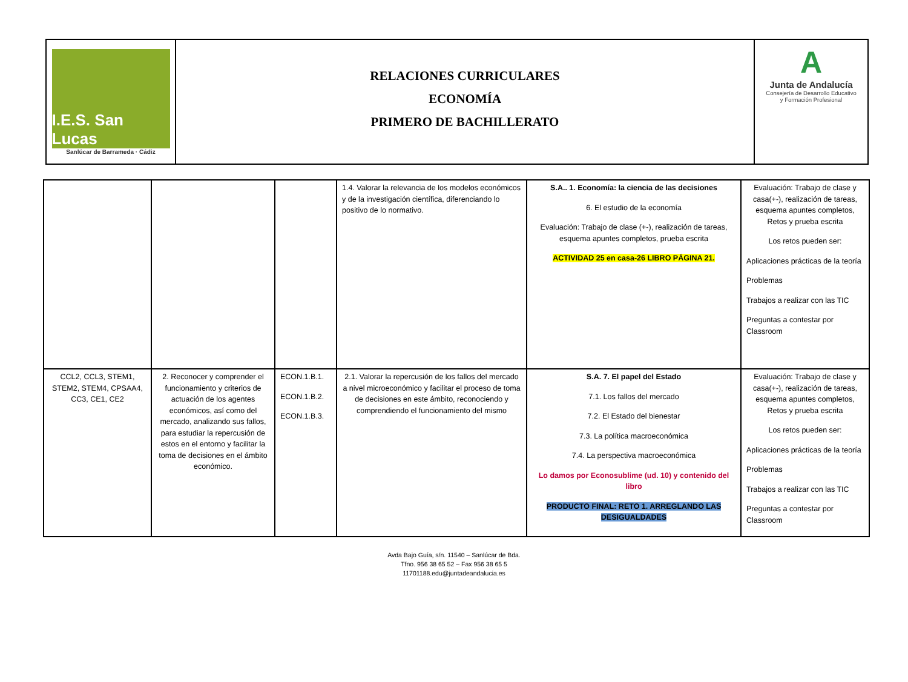I.E.S. San Lucas
Sanlúcar de Barrameda · Cádiz
RELACIONES CURRICULARES
ECONOMÍA
PRIMERO DE BACHILLERATO
A
Junta de Andalucía
Consejería de Desarrollo Educativo
y Formación Profesional
| | | | 1.4. Valorar la relevancia de los modelos económicos y de la investigación científica, diferenciando lo positivo de lo normativo. | S.A.. 1. Economía: la ciencia de las decisiones 6. El estudio de la economía Evaluación: Trabajo de clase (+-), realización de tareas, esquema apuntes completos, prueba escrita ACTIVIDAD 25 en casa-26 LIBRO PÁGINA 21. | Evaluación: Trabajo de clase y casa(+-), realización de tareas, esquema apuntes completos, Retos y prueba escrita Los retos pueden ser: Aplicaciones prácticas de la teoría Problemas Trabajos a realizar con las TIC Preguntas a contestar por Classroom |
| CCL2, CCL3, STEM1, STEM2, STEM4, CPSAA4, CC3, CE1, CE2 | 2. Reconocer y comprender el funcionamiento y criterios de actuación de los agentes económicos, así como del mercado, analizando sus fallos, para estudiar la repercusión de estos en el entorno y facilitar la toma de decisiones en el ámbito económico. | ECON.1.B.1. ECON.1.B.2. ECON.1.B.3. | 2.1. Valorar la repercusión de los fallos del mercado a nivel microeconómico y facilitar el proceso de toma de decisiones en este ámbito, reconociendo y comprendiendo el funcionamiento del mismo | S.A. 7. El papel del Estado 7.1. Los fallos del mercado 7.2. El Estado del bienestar 7.3. La política macroeconómica 7.4. La perspectiva macroeconómica Lo damos por Econosublime (ud. 10) y contenido del libro PRODUCTO FINAL: RETO 1. ARREGLANDO LAS DESIGUALDADES | Evaluación: Trabajo de clase y casa(+-), realización de tareas, esquema apuntes completos, Retos y prueba escrita Los retos pueden ser: Aplicaciones prácticas de la teoría Problemas Trabajos a realizar con las TIC Preguntas a contestar por Classroom |
Avda Bajo Guía, s/n. 11540 – Sanlúcar de Bda.
Tfno. 956 38 65 52 – Fax 956 38 65 5
11701188.edu@juntadeandalucia.es